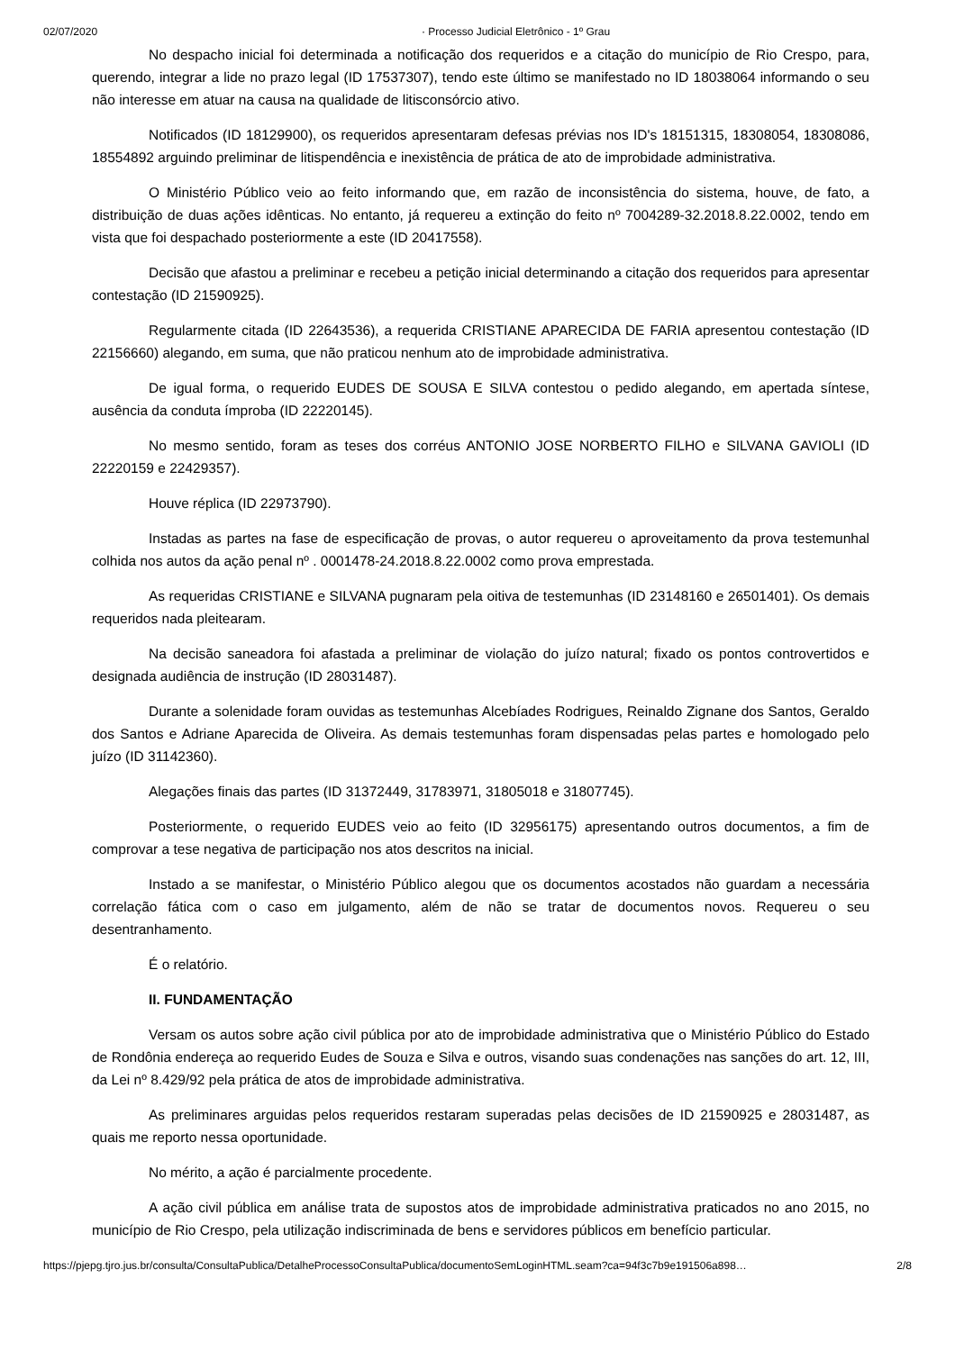02/07/2020 · Processo Judicial Eletrônico - 1º Grau
No despacho inicial foi determinada a notificação dos requeridos e a citação do município de Rio Crespo, para, querendo, integrar a lide no prazo legal (ID 17537307), tendo este último se manifestado no ID 18038064 informando o seu não interesse em atuar na causa na qualidade de litisconsórcio ativo.
Notificados (ID 18129900), os requeridos apresentaram defesas prévias nos ID's 18151315, 18308054, 18308086, 18554892 arguindo preliminar de litispendência e inexistência de prática de ato de improbidade administrativa.
O Ministério Público veio ao feito informando que, em razão de inconsistência do sistema, houve, de fato, a distribuição de duas ações idênticas. No entanto, já requereu a extinção do feito nº 7004289-32.2018.8.22.0002, tendo em vista que foi despachado posteriormente a este (ID 20417558).
Decisão que afastou a preliminar e recebeu a petição inicial determinando a citação dos requeridos para apresentar contestação (ID 21590925).
Regularmente citada (ID 22643536), a requerida CRISTIANE APARECIDA DE FARIA apresentou contestação (ID 22156660) alegando, em suma, que não praticou nenhum ato de improbidade administrativa.
De igual forma, o requerido EUDES DE SOUSA E SILVA contestou o pedido alegando, em apertada síntese, ausência da conduta ímproba (ID 22220145).
No mesmo sentido, foram as teses dos corréus ANTONIO JOSE NORBERTO FILHO e SILVANA GAVIOLI (ID 22220159 e 22429357).
Houve réplica (ID 22973790).
Instadas as partes na fase de especificação de provas, o autor requereu o aproveitamento da prova testemunhal colhida nos autos da ação penal nº . 0001478-24.2018.8.22.0002 como prova emprestada.
As requeridas CRISTIANE e SILVANA pugnaram pela oitiva de testemunhas (ID 23148160 e 26501401). Os demais requeridos nada pleitearam.
Na decisão saneadora foi afastada a preliminar de violação do juízo natural; fixado os pontos controvertidos e designada audiência de instrução (ID 28031487).
Durante a solenidade foram ouvidas as testemunhas Alcebíades Rodrigues, Reinaldo Zignane dos Santos, Geraldo dos Santos e Adriane Aparecida de Oliveira. As demais testemunhas foram dispensadas pelas partes e homologado pelo juízo (ID 31142360).
Alegações finais das partes (ID 31372449, 31783971, 31805018 e 31807745).
Posteriormente, o requerido EUDES veio ao feito (ID 32956175) apresentando outros documentos, a fim de comprovar a tese negativa de participação nos atos descritos na inicial.
Instado a se manifestar, o Ministério Público alegou que os documentos acostados não guardam a necessária correlação fática com o caso em julgamento, além de não se tratar de documentos novos. Requereu o seu desentranhamento.
É o relatório.
II. FUNDAMENTAÇÃO
Versam os autos sobre ação civil pública por ato de improbidade administrativa que o Ministério Público do Estado de Rondônia endereça ao requerido Eudes de Souza e Silva e outros, visando suas condenações nas sanções do art. 12, III, da Lei nº 8.429/92 pela prática de atos de improbidade administrativa.
As preliminares arguidas pelos requeridos restaram superadas pelas decisões de ID 21590925 e 28031487, as quais me reporto nessa oportunidade.
No mérito, a ação é parcialmente procedente.
A ação civil pública em análise trata de supostos atos de improbidade administrativa praticados no ano 2015, no município de Rio Crespo, pela utilização indiscriminada de bens e servidores públicos em benefício particular.
https://pjepg.tjro.jus.br/consulta/ConsultaPublica/DetalheProcessoConsultaPublica/documentoSemLoginHTML.seam?ca=94f3c7b9e191506a898… 2/8